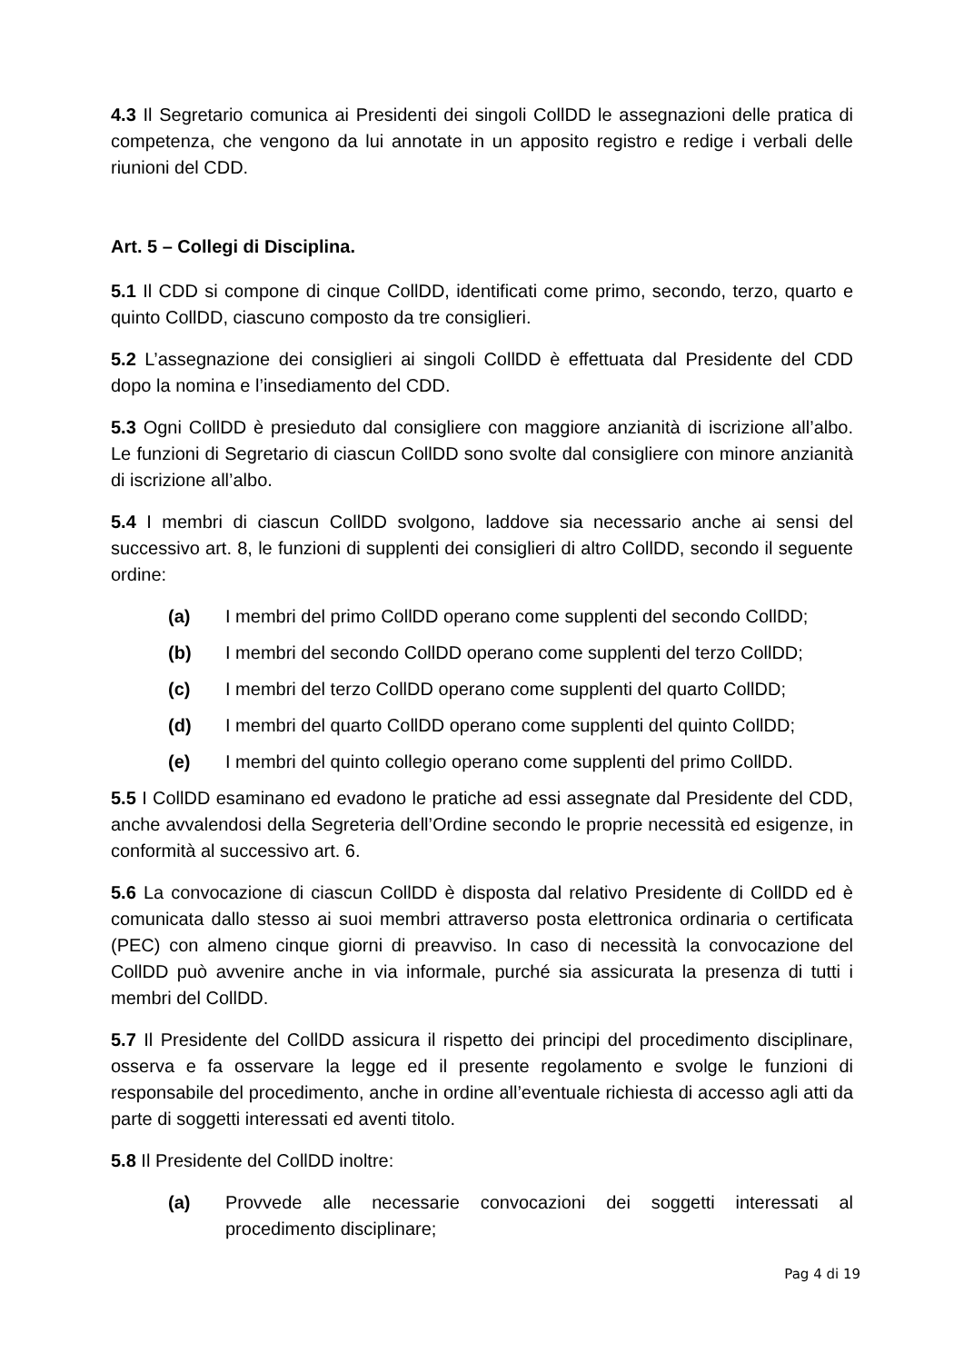4.3 Il Segretario comunica ai Presidenti dei singoli CollDD le assegnazioni delle pratica di competenza, che vengono da lui annotate in un apposito registro e redige i verbali delle riunioni del CDD.
Art. 5 – Collegi di Disciplina.
5.1 Il CDD si compone di cinque CollDD, identificati come primo, secondo, terzo, quarto e quinto CollDD, ciascuno composto da tre consiglieri.
5.2 L’assegnazione dei consiglieri ai singoli CollDD è effettuata dal Presidente del CDD dopo la nomina e l’insediamento del CDD.
5.3 Ogni CollDD è presieduto dal consigliere con maggiore anzianità di iscrizione all’albo. Le funzioni di Segretario di ciascun CollDD sono svolte dal consigliere con minore anzianità di iscrizione all’albo.
5.4 I membri di ciascun CollDD svolgono, laddove sia necessario anche ai sensi del successivo art. 8, le funzioni di supplenti dei consiglieri di altro CollDD, secondo il seguente ordine:
(a) I membri del primo CollDD operano come supplenti del secondo CollDD;
(b) I membri del secondo CollDD operano come supplenti del terzo CollDD;
(c) I membri del terzo CollDD operano come supplenti del quarto CollDD;
(d) I membri del quarto CollDD operano come supplenti del quinto CollDD;
(e) I membri del quinto collegio operano come supplenti del primo CollDD.
5.5 I CollDD esaminano ed evadono le pratiche ad essi assegnate dal Presidente del CDD, anche avvalendosi della Segreteria dell’Ordine secondo le proprie necessità ed esigenze, in conformità al successivo art. 6.
5.6 La convocazione di ciascun CollDD è disposta dal relativo Presidente di CollDD ed è comunicata dallo stesso ai suoi membri attraverso posta elettronica ordinaria o certificata (PEC) con almeno cinque giorni di preavviso. In caso di necessità la convocazione del CollDD può avvenire anche in via informale, purché sia assicurata la presenza di tutti i membri del CollDD.
5.7 Il Presidente del CollDD assicura il rispetto dei principi del procedimento disciplinare, osserva e fa osservare la legge ed il presente regolamento e svolge le funzioni di responsabile del procedimento, anche in ordine all’eventuale richiesta di accesso agli atti da parte di soggetti interessati ed aventi titolo.
5.8 Il Presidente del CollDD inoltre:
(a) Provvede alle necessarie convocazioni dei soggetti interessati al procedimento disciplinare;
Pag 4 di 19